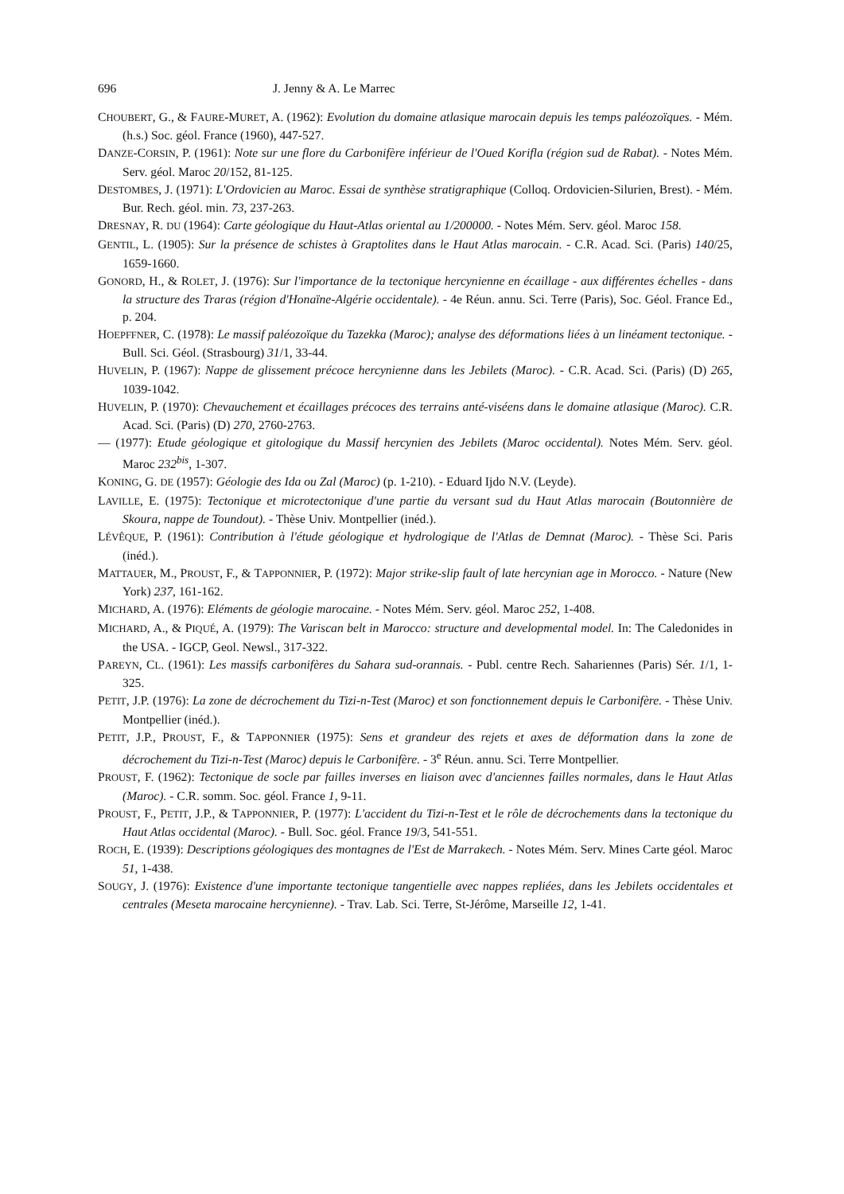696 J. Jenny & A. Le Marrec
CHOUBERT, G., & FAURE-MURET, A. (1962): Evolution du domaine atlasique marocain depuis les temps paléozoïques. - Mém. (h.s.) Soc. géol. France (1960), 447-527.
DANZE-CORSIN, P. (1961): Note sur une flore du Carbonifère inférieur de l'Oued Korifla (région sud de Rabat). - Notes Mém. Serv. géol. Maroc 20/152, 81-125.
DESTOMBES, J. (1971): L'Ordovicien au Maroc. Essai de synthèse stratigraphique (Colloq. Ordovicien-Silurien, Brest). - Mém. Bur. Rech. géol. min. 73, 237-263.
DRESNAY, R. DU (1964): Carte géologique du Haut-Atlas oriental au 1/200000. - Notes Mém. Serv. géol. Maroc 158.
GENTIL, L. (1905): Sur la présence de schistes à Graptolites dans le Haut Atlas marocain. - C.R. Acad. Sci. (Paris) 140/25, 1659-1660.
GONORD, H., & ROLET, J. (1976): Sur l'importance de la tectonique hercynienne en écaillage - aux différentes échelles - dans la structure des Traras (région d'Honaïne-Algérie occidentale). - 4e Réun. annu. Sci. Terre (Paris), Soc. Géol. France Ed., p. 204.
HOEPFFNER, C. (1978): Le massif paléozoïque du Tazekka (Maroc); analyse des déformations liées à un linéament tectonique. - Bull. Sci. Géol. (Strasbourg) 31/1, 33-44.
HUVELIN, P. (1967): Nappe de glissement précoce hercynienne dans les Jebilets (Maroc). - C.R. Acad. Sci. (Paris) (D) 265, 1039-1042.
HUVELIN, P. (1970): Chevauchement et écaillages précoces des terrains anté-viséens dans le domaine atlasique (Maroc). C.R. Acad. Sci. (Paris) (D) 270, 2760-2763.
— (1977): Etude géologique et gitologique du Massif hercynien des Jebilets (Maroc occidental). Notes Mém. Serv. géol. Maroc 232<sup>bis</sup>, 1-307.
KONING, G. DE (1957): Géologie des Ida ou Zal (Maroc) (p. 1-210). - Eduard Ijdo N.V. (Leyde).
LAVILLE, E. (1975): Tectonique et microtectonique d'une partie du versant sud du Haut Atlas marocain (Boutonnière de Skoura, nappe de Toundout). - Thèse Univ. Montpellier (inéd.).
LÉVÊQUE, P. (1961): Contribution à l'étude géologique et hydrologique de l'Atlas de Demnat (Maroc). - Thèse Sci. Paris (inéd.).
MATTAUER, M., PROUST, F., & TAPPONNIER, P. (1972): Major strike-slip fault of late hercynian age in Morocco. - Nature (New York) 237, 161-162.
MICHARD, A. (1976): Eléments de géologie marocaine. - Notes Mém. Serv. géol. Maroc 252, 1-408.
MICHARD, A., & PIQUÉ, A. (1979): The Variscan belt in Marocco: structure and developmental model. In: The Caledonides in the USA. - IGCP, Geol. Newsl., 317-322.
PAREYN, CL. (1961): Les massifs carbonifères du Sahara sud-orannais. - Publ. centre Rech. Sahariennes (Paris) Sér. 1/1, 1-325.
PETIT, J.P. (1976): La zone de décrochement du Tizi-n-Test (Maroc) et son fonctionnement depuis le Carbonifère. - Thèse Univ. Montpellier (inéd.).
PETIT, J.P., PROUST, F., & TAPPONNIER (1975): Sens et grandeur des rejets et axes de déformation dans la zone de décrochement du Tizi-n-Test (Maroc) depuis le Carbonifère. - 3<sup>e</sup> Réun. annu. Sci. Terre Montpellier.
PROUST, F. (1962): Tectonique de socle par failles inverses en liaison avec d'anciennes failles normales, dans le Haut Atlas (Maroc). - C.R. somm. Soc. géol. France 1, 9-11.
PROUST, F., PETIT, J.P., & TAPPONNIER, P. (1977): L'accident du Tizi-n-Test et le rôle de décrochements dans la tectonique du Haut Atlas occidental (Maroc). - Bull. Soc. géol. France 19/3, 541-551.
ROCH, E. (1939): Descriptions géologiques des montagnes de l'Est de Marrakech. - Notes Mém. Serv. Mines Carte géol. Maroc 51, 1-438.
SOUGY, J. (1976): Existence d'une importante tectonique tangentielle avec nappes repliées, dans les Jebilets occidentales et centrales (Meseta marocaine hercynienne). - Trav. Lab. Sci. Terre, St-Jérôme, Marseille 12, 1-41.